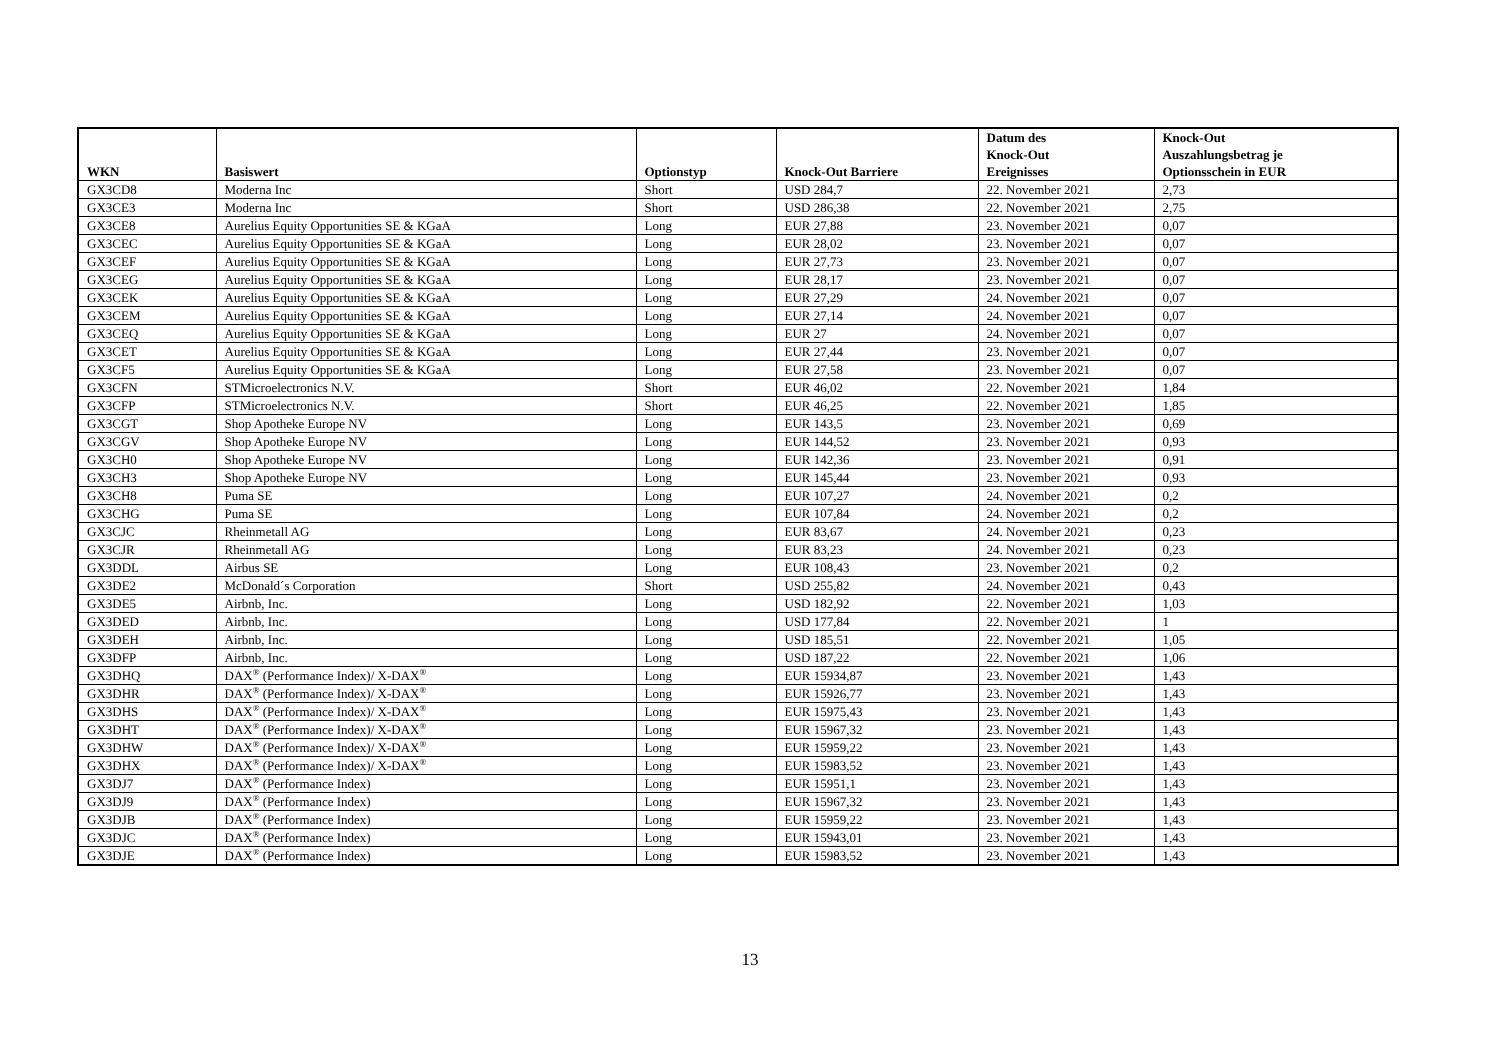| WKN | Basiswert | Optionstyp | Knock-Out Barriere | Datum des Knock-Out Ereignisses | Knock-Out Auszahlungsbetrag je Optionsschein in EUR |
| --- | --- | --- | --- | --- | --- |
| GX3CD8 | Moderna Inc | Short | USD 284,7 | 22. November 2021 | 2,73 |
| GX3CE3 | Moderna Inc | Short | USD 286,38 | 22. November 2021 | 2,75 |
| GX3CE8 | Aurelius Equity Opportunities SE & KGaA | Long | EUR 27,88 | 23. November 2021 | 0,07 |
| GX3CEC | Aurelius Equity Opportunities SE & KGaA | Long | EUR 28,02 | 23. November 2021 | 0,07 |
| GX3CEF | Aurelius Equity Opportunities SE & KGaA | Long | EUR 27,73 | 23. November 2021 | 0,07 |
| GX3CEG | Aurelius Equity Opportunities SE & KGaA | Long | EUR 28,17 | 23. November 2021 | 0,07 |
| GX3CEK | Aurelius Equity Opportunities SE & KGaA | Long | EUR 27,29 | 24. November 2021 | 0,07 |
| GX3CEM | Aurelius Equity Opportunities SE & KGaA | Long | EUR 27,14 | 24. November 2021 | 0,07 |
| GX3CEQ | Aurelius Equity Opportunities SE & KGaA | Long | EUR 27 | 24. November 2021 | 0,07 |
| GX3CET | Aurelius Equity Opportunities SE & KGaA | Long | EUR 27,44 | 23. November 2021 | 0,07 |
| GX3CF5 | Aurelius Equity Opportunities SE & KGaA | Long | EUR 27,58 | 23. November 2021 | 0,07 |
| GX3CFN | STMicroelectronics N.V. | Short | EUR 46,02 | 22. November 2021 | 1,84 |
| GX3CFP | STMicroelectronics N.V. | Short | EUR 46,25 | 22. November 2021 | 1,85 |
| GX3CGT | Shop Apotheke Europe NV | Long | EUR 143,5 | 23. November 2021 | 0,69 |
| GX3CGV | Shop Apotheke Europe NV | Long | EUR 144,52 | 23. November 2021 | 0,93 |
| GX3CH0 | Shop Apotheke Europe NV | Long | EUR 142,36 | 23. November 2021 | 0,91 |
| GX3CH3 | Shop Apotheke Europe NV | Long | EUR 145,44 | 23. November 2021 | 0,93 |
| GX3CH8 | Puma SE | Long | EUR 107,27 | 24. November 2021 | 0,2 |
| GX3CHG | Puma SE | Long | EUR 107,84 | 24. November 2021 | 0,2 |
| GX3CJC | Rheinmetall AG | Long | EUR 83,67 | 24. November 2021 | 0,23 |
| GX3CJR | Rheinmetall AG | Long | EUR 83,23 | 24. November 2021 | 0,23 |
| GX3DDL | Airbus SE | Long | EUR 108,43 | 23. November 2021 | 0,2 |
| GX3DE2 | McDonald´s Corporation | Short | USD 255,82 | 24. November 2021 | 0,43 |
| GX3DE5 | Airbnb, Inc. | Long | USD 182,92 | 22. November 2021 | 1,03 |
| GX3DED | Airbnb, Inc. | Long | USD 177,84 | 22. November 2021 | 1 |
| GX3DEH | Airbnb, Inc. | Long | USD 185,51 | 22. November 2021 | 1,05 |
| GX3DFP | Airbnb, Inc. | Long | USD 187,22 | 22. November 2021 | 1,06 |
| GX3DHQ | DAX<sup>®</sup> (Performance Index)/ X-DAX<sup>®</sup> | Long | EUR 15934,87 | 23. November 2021 | 1,43 |
| GX3DHR | DAX<sup>®</sup> (Performance Index)/ X-DAX<sup>®</sup> | Long | EUR 15926,77 | 23. November 2021 | 1,43 |
| GX3DHS | DAX<sup>®</sup> (Performance Index)/ X-DAX<sup>®</sup> | Long | EUR 15975,43 | 23. November 2021 | 1,43 |
| GX3DHT | DAX<sup>®</sup> (Performance Index)/ X-DAX<sup>®</sup> | Long | EUR 15967,32 | 23. November 2021 | 1,43 |
| GX3DHW | DAX<sup>®</sup> (Performance Index)/ X-DAX<sup>®</sup> | Long | EUR 15959,22 | 23. November 2021 | 1,43 |
| GX3DHX | DAX<sup>®</sup> (Performance Index)/ X-DAX<sup>®</sup> | Long | EUR 15983,52 | 23. November 2021 | 1,43 |
| GX3DJ7 | DAX<sup>®</sup> (Performance Index) | Long | EUR 15951,1 | 23. November 2021 | 1,43 |
| GX3DJ9 | DAX<sup>®</sup> (Performance Index) | Long | EUR 15967,32 | 23. November 2021 | 1,43 |
| GX3DJB | DAX<sup>®</sup> (Performance Index) | Long | EUR 15959,22 | 23. November 2021 | 1,43 |
| GX3DJC | DAX<sup>®</sup> (Performance Index) | Long | EUR 15943,01 | 23. November 2021 | 1,43 |
| GX3DJE | DAX<sup>®</sup> (Performance Index) | Long | EUR 15983,52 | 23. November 2021 | 1,43 |
13